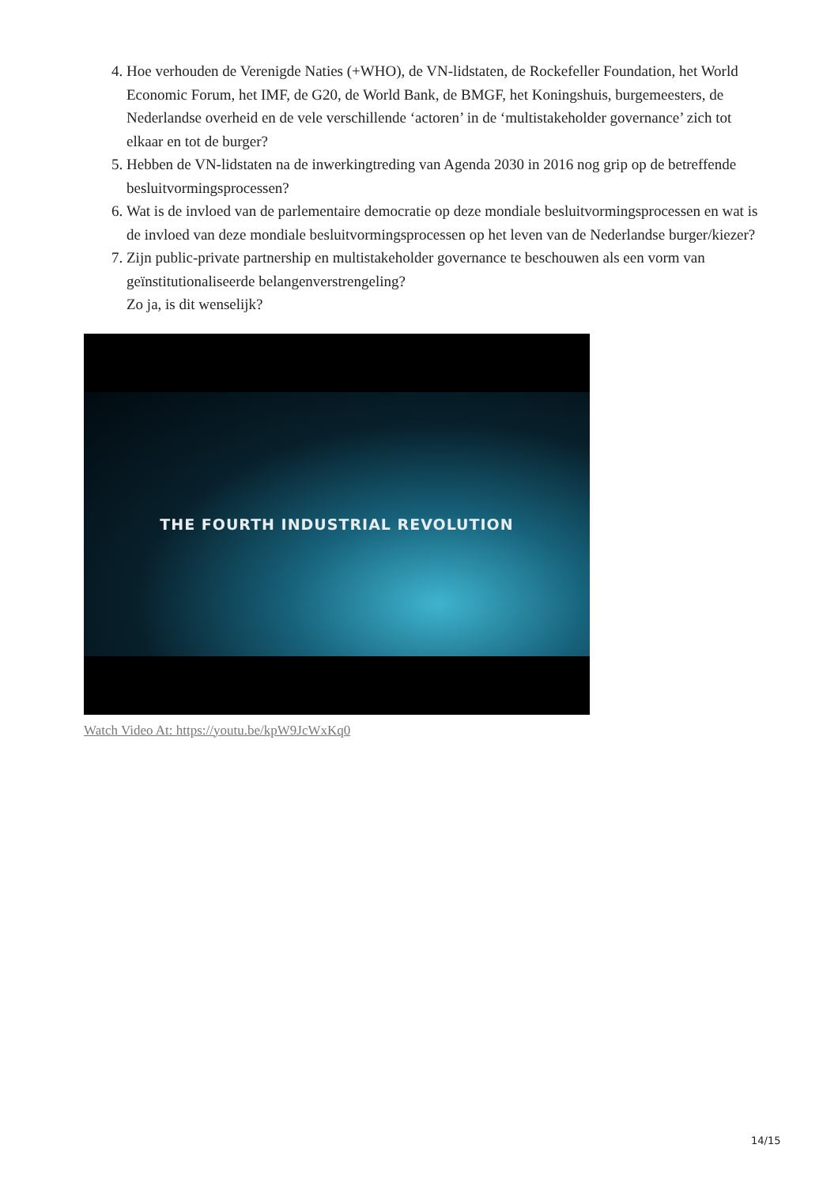4. Hoe verhouden de Verenigde Naties (+WHO), de VN-lidstaten, de Rockefeller Foundation, het World Economic Forum, het IMF, de G20, de World Bank, de BMGF, het Koningshuis, burgemeesters, de Nederlandse overheid en de vele verschillende ‘actoren’ in de ‘multistakeholder governance’ zich tot elkaar en tot de burger?
5. Hebben de VN-lidstaten na de inwerkingtreding van Agenda 2030 in 2016 nog grip op de betreffende besluitvormingsprocessen?
6. Wat is de invloed van de parlementaire democratie op deze mondiale besluitvormingsprocessen en wat is de invloed van deze mondiale besluitvormingsprocessen op het leven van de Nederlandse burger/kiezer?
7. Zijn public-private partnership en multistakeholder governance te beschouwen als een vorm van geïnstitutionaliseerde belangenverstrengeling?
Zo ja, is dit wenselijk?
THE FOURTH INDUSTRIAL REVOLUTION
Watch Video At: https://youtu.be/kpW9JcWxKq0
14/15